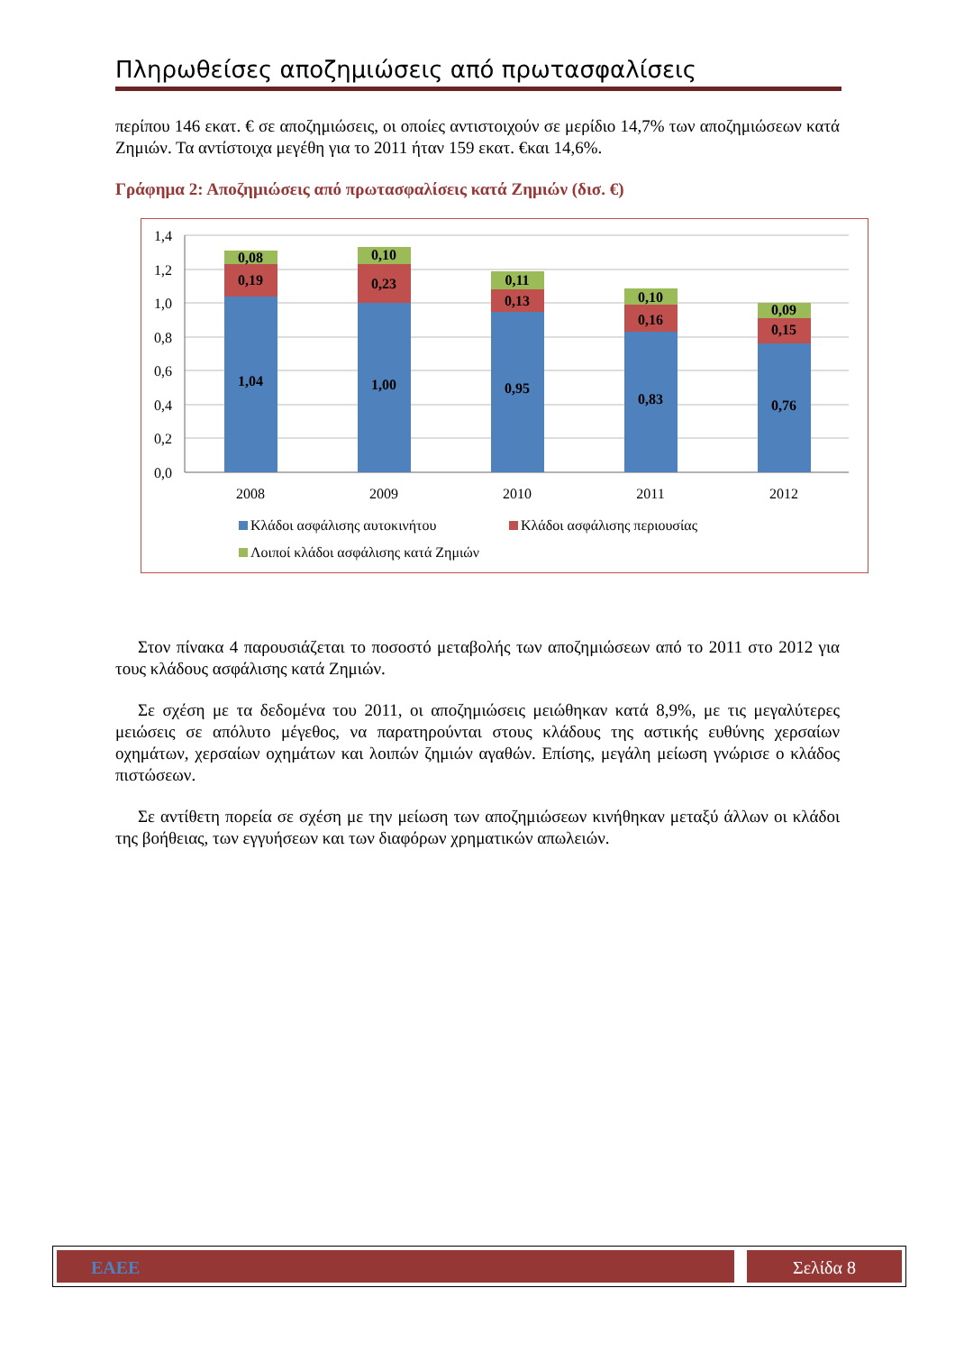Πληρωθείσες αποζημιώσεις από πρωτασφαλίσεις
περίπου 146 εκατ. € σε αποζημιώσεις, οι οποίες αντιστοιχούν σε μερίδιο 14,7% των αποζημιώσεων κατά Ζημιών. Τα αντίστοιχα μεγέθη για το 2011 ήταν 159 εκατ. €και 14,6%.
Γράφημα 2: Αποζημιώσεις από πρωτασφαλίσεις κατά Ζημιών (δισ. €)
1,4
1,2
1,0
0,8
0,6
0,4
0,2
0,0
1,04
0,19
0,08
1,00
0,23
0,10
0,95
0,13
0,11
0,83
0,16
0,10
0,76
0,15
0,09
2008
2009
2010
2011
2012
Κλάδοι ασφάλισης αυτοκινήτου
Κλάδοι ασφάλισης περιουσίας
Λοιποί κλάδοι ασφάλισης κατά Ζημιών
Στον πίνακα 4 παρουσιάζεται το ποσοστό μεταβολής των αποζημιώσεων από το 2011 στο 2012 για τους κλάδους ασφάλισης κατά Ζημιών.
Σε σχέση με τα δεδομένα του 2011, οι αποζημιώσεις μειώθηκαν κατά 8,9%, με τις μεγαλύτερες μειώσεις σε απόλυτο μέγεθος, να παρατηρούνται στους κλάδους της αστικής ευθύνης χερσαίων οχημάτων, χερσαίων οχημάτων και λοιπών ζημιών αγαθών. Επίσης, μεγάλη μείωση γνώρισε ο κλάδος πιστώσεων.
Σε αντίθετη πορεία σε σχέση με την μείωση των αποζημιώσεων κινήθηκαν μεταξύ άλλων οι κλάδοι της βοήθειας, των εγγυήσεων και των διαφόρων χρηματικών απωλειών.
ΕΑΕΕ Σελίδα 8